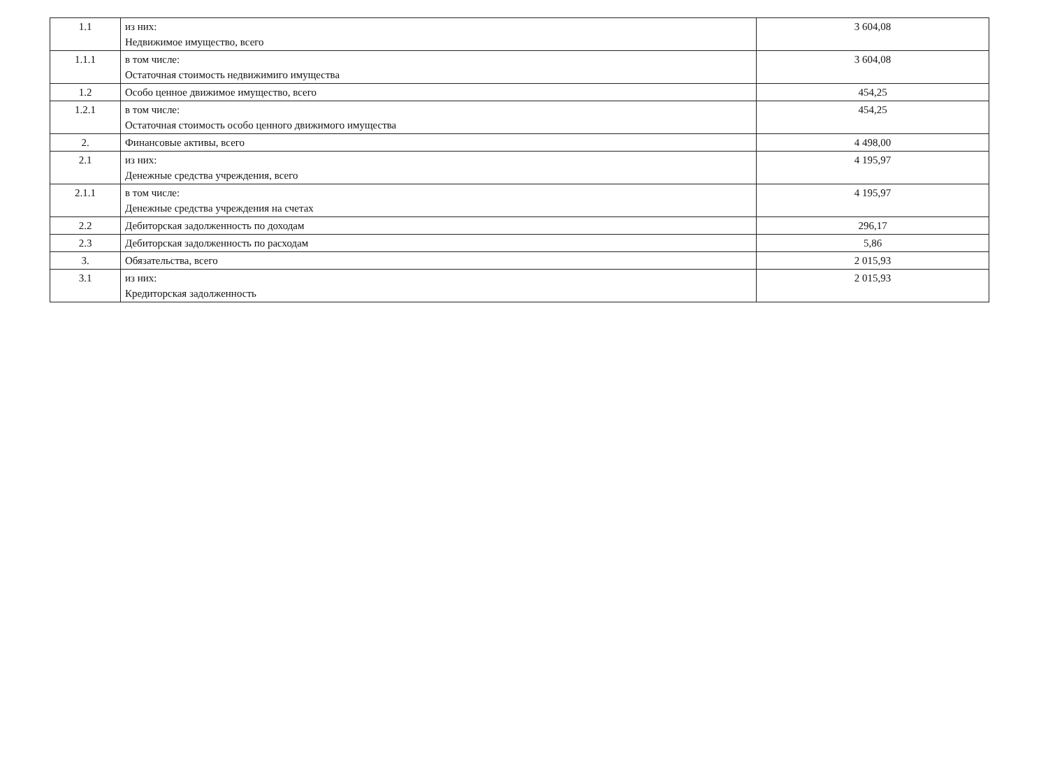| 1.1 | из них: Недвижимое имущество, всего | 3 604,08 |
| 1.1.1 | в том числе: Остаточная стоимость недвижимиго имущества | 3 604,08 |
| 1.2 | Особо ценное движимое имущество, всего | 454,25 |
| 1.2.1 | в том числе: Остаточная стоимость особо ценного движимого имущества | 454,25 |
| 2. | Финансовые активы, всего | 4 498,00 |
| 2.1 | из них: Денежные средства учреждения, всего | 4 195,97 |
| 2.1.1 | в том числе: Денежные средства учреждения на счетах | 4 195,97 |
| 2.2 | Дебиторская задолженность по доходам | 296,17 |
| 2.3 | Дебиторская задолженность по расходам | 5,86 |
| 3. | Обязательства, всего | 2 015,93 |
| 3.1 | из них: Кредиторская задолженность | 2 015,93 |